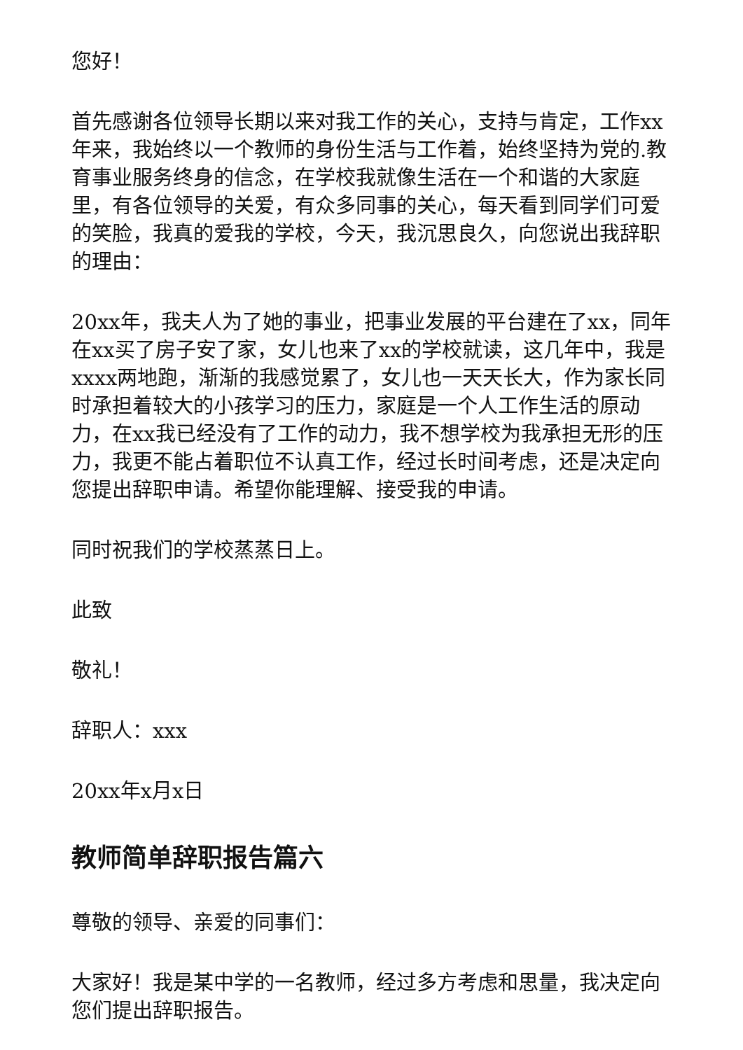您好！
首先感谢各位领导长期以来对我工作的关心，支持与肯定，工作xx年来，我始终以一个教师的身份生活与工作着，始终坚持为党的.教育事业服务终身的信念，在学校我就像生活在一个和谐的大家庭里，有各位领导的关爱，有众多同事的关心，每天看到同学们可爱的笑脸，我真的爱我的学校，今天，我沉思良久，向您说出我辞职的理由：
20xx年，我夫人为了她的事业，把事业发展的平台建在了xx，同年在xx买了房子安了家，女儿也来了xx的学校就读，这几年中，我是xxxx两地跑，渐渐的我感觉累了，女儿也一天天长大，作为家长同时承担着较大的小孩学习的压力，家庭是一个人工作生活的原动力，在xx我已经没有了工作的动力，我不想学校为我承担无形的压力，我更不能占着职位不认真工作，经过长时间考虑，还是决定向您提出辞职申请。希望你能理解、接受我的申请。
同时祝我们的学校蒸蒸日上。
此致
敬礼！
辞职人：xxx
20xx年x月x日
教师简单辞职报告篇六
尊敬的领导、亲爱的同事们：
大家好！我是某中学的一名教师，经过多方考虑和思量，我决定向您们提出辞职报告。